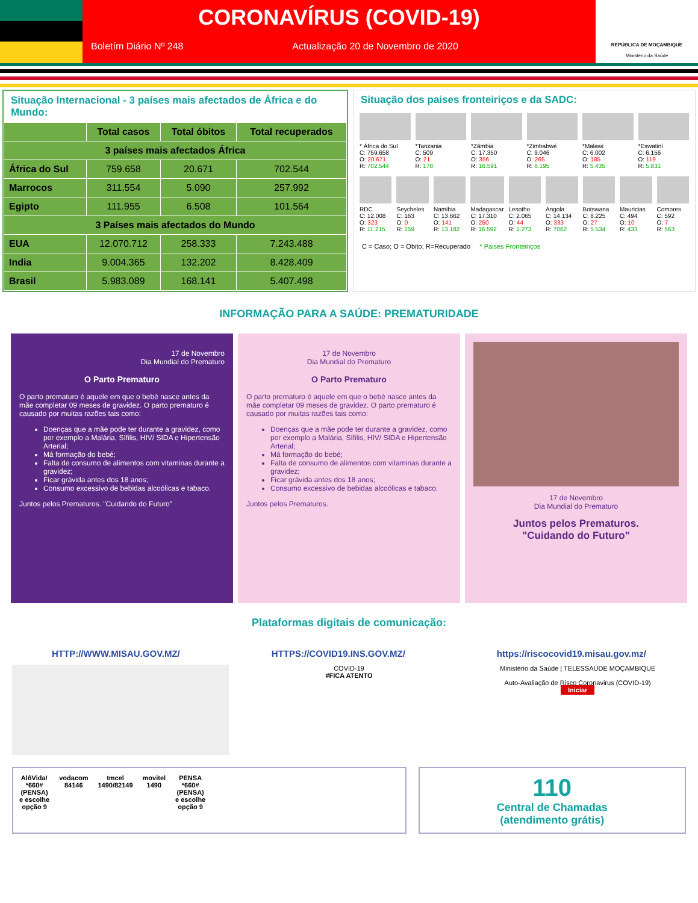CORONAVÍRUS (COVID-19)
Boletím Diário Nº 248 Actualização 20 de Novembro de 2020
REPÚBLICA DE MOÇAMBIQUE
Ministério da Saúde
Situação Internacional - 3 países mais afectados de África e do Mundo:
| | Total casos | Total óbitos | Total recuperados |
| --- | --- | --- | --- |
| 3 países mais afectados África | | | |
| África do Sul | 759.658 | 20.671 | 702.544 |
| Marrocos | 311.554 | 5.090 | 257.992 |
| Egipto | 111.955 | 6.508 | 101.564 |
| 3 Países mais afectados do Mundo | | | |
| EUA | 12.070.712 | 258.333 | 7.243.488 |
| India | 9.004.365 | 132.202 | 8.428.409 |
| Brasil | 5.983.089 | 168.141 | 5.407.498 |
Situação dos paises fronteiriços e da SADC:
* África do Sul
C: 759.658
O: 20.671
R: 702.544
*Tanzania
C: 509
O: 21
R: 178
*Zâmbia
C: 17.350
O: 356
R: 16.591
*Zimbabwé
C: 9.046
O: 265
R: 8.195
*Malawi
C: 6.002
O: 185
R: 5.435
*Eswatini
C: 6.156
O: 119
R: 5.831
RDC
C: 12.008
O: 323
R: 11.215
Seycheles
C: 163
O: 0
R: 159
Namibia
C: 13.662
O: 141
R: 13.182
Madagascar
C: 17.310
O: 250
R: 16.592
Lesotho
C: 2.065
O: 44
R: 1.273
Angola
C: 14.134
O: 333
R: 7062
Botswana
C: 8.225
O: 27
R: 5.534
Mauricias
C: 494
O: 10
R: 433
Comores
C: 592
O: 7
R: 563
C = Caso; O = Obito; R=Recuperado * Paises Fronteiriços
INFORMAÇÃO PARA A SAÚDE: PREMATURIDADE
17 de Novembro
Dia Mundial do Prematuro
O Parto Prematuro
O parto prematuro é aquele em que o bebé nasce antes da mãe completar 09 meses de gravidez. O parto prematuro é causado por muitas razões tais como:
Doenças que a mãe pode ter durante a gravidez, como por exemplo a Malária, Sífilis, HIV/ SIDA e Hipertensão Arterial;
Má formação do bebé;
Falta de consumo de alimentos com vitaminas durante a gravidez;
Ficar grávida antes dos 18 anos;
Consumo excessivo de bebidas alcoólicas e tabaco.
Juntos pelos Prematuros. "Cuidando do Futuro"
17 de Novembro
Dia Mundial do Prematuro
O Parto Prematuro
O parto prematuro é aquele em que o bebé nasce antes da mãe completar 09 meses de gravidez. O parto prematuro é causado por muitas razões tais como:
Doenças que a mãe pode ter durante a gravidez, como por exemplo a Malária, Sífilis, HIV/ SIDA e Hipertensão Arterial;
Má formação do bebé;
Falta de consumo de alimentos com vitaminas durante a gravidez;
Ficar grávida antes dos 18 anos;
Consumo excessivo de bebidas alcoólicas e tabaco.
Juntos pelos Prematuros.
17 de Novembro
Dia Mundial do Prematuro
Juntos pelos Prematuros.
"Cuidando do Futuro"
Plataformas digitais de comunicação:
HTTP://WWW.MISAU.GOV.MZ/ HTTPS://COVID19.INS.GOV.MZ/ https://riscocovid19.misau.gov.mz/
COVID-19
#FICA ATENTO
Ministério da Saúde | TELESSAÚDE MOÇAMBIQUE
Auto-Avaliação de Risco Coronavirus (COVID-19)
Iniciar
AlôVida!
*660#
(PENSA)
e escolhe
opção 9
vodacom
84146
tmcel
1490/82149
movitel
1490
PENSA
*660#
(PENSA)
e escolhe
opção 9
110
Central de Chamadas
(atendimento grátis)